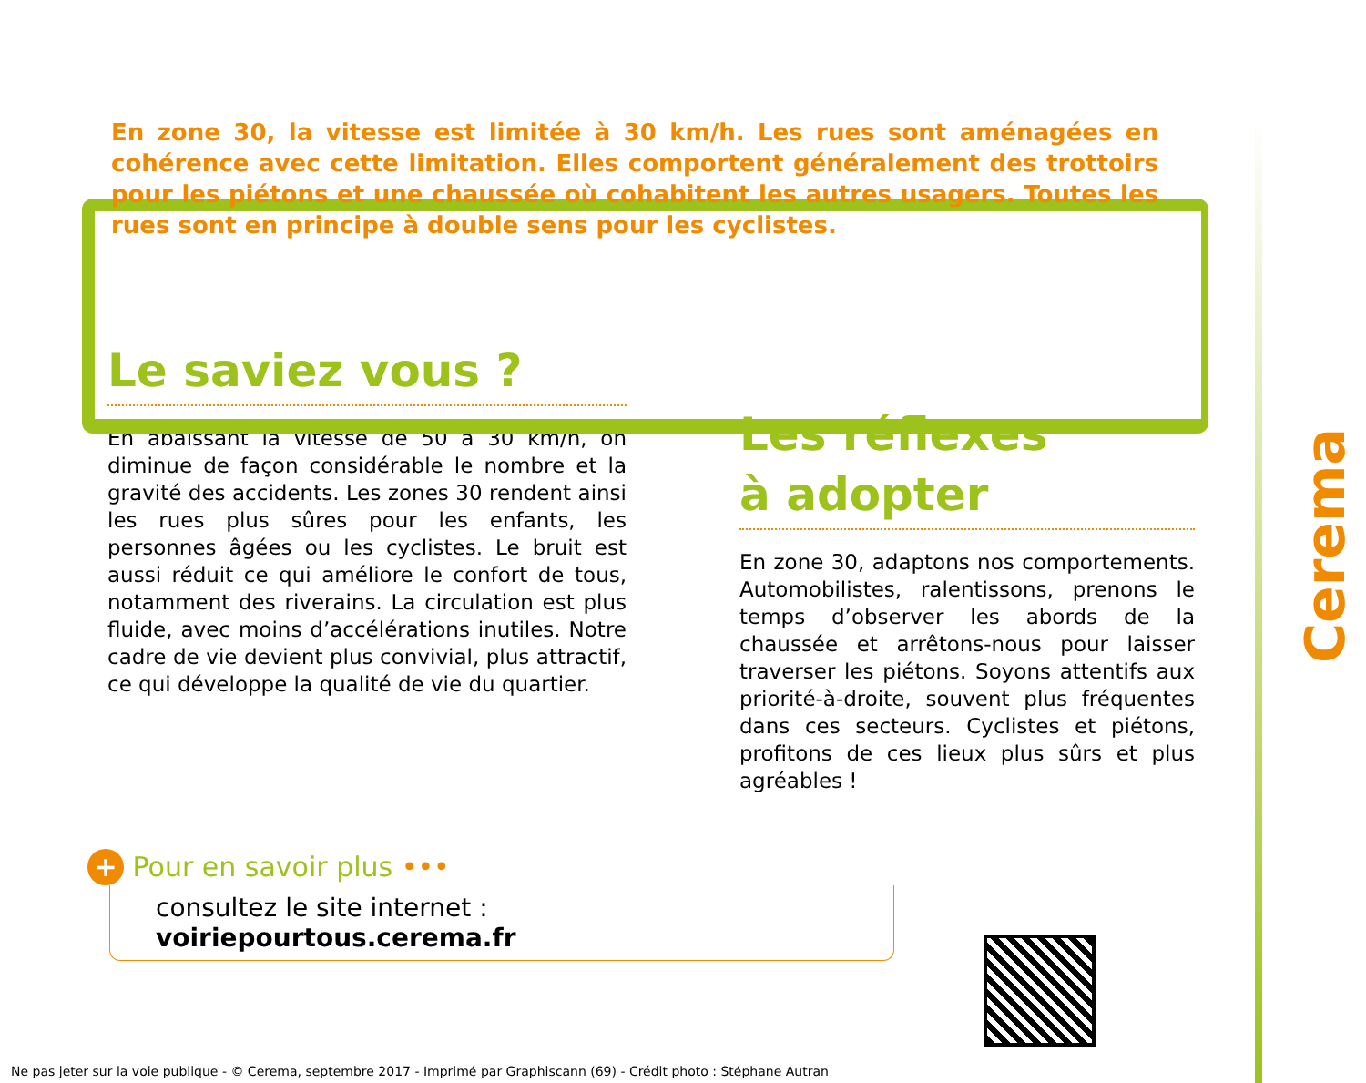En zone 30, la vitesse est limitée à 30 km/h. Les rues sont aménagées en cohérence avec cette limitation. Elles comportent généralement des trottoirs pour les piétons et une chaussée où cohabitent les autres usagers. Toutes les rues sont en principe à double sens pour les cyclistes.
Le saviez vous ?
En abaissant la vitesse de 50 à 30 km/h, on diminue de façon considérable le nombre et la gravité des accidents. Les zones 30 rendent ainsi les rues plus sûres pour les enfants, les personnes âgées ou les cyclistes. Le bruit est aussi réduit ce qui améliore le confort de tous, notamment des riverains. La circulation est plus fluide, avec moins d’accélérations inutiles. Notre cadre de vie devient plus convivial, plus attractif, ce qui développe la qualité de vie du quartier.
Les réflexes
à adopter
En zone 30, adaptons nos comportements. Automobilistes, ralentissons, prenons le temps d’observer les abords de la chaussée et arrêtons-nous pour laisser traverser les piétons. Soyons attentifs aux priorité-à-droite, souvent plus fréquentes dans ces secteurs. Cyclistes et piétons, profitons de ces lieux plus sûrs et plus agréables !
+ Pour en savoir plus •••
consultez le site internet : voiriepourtous.cerema.fr
Ne pas jeter sur la voie publique - © Cerema, septembre 2017 - Imprimé par Graphiscann (69) - Crédit photo : Stéphane Autran
Cerema